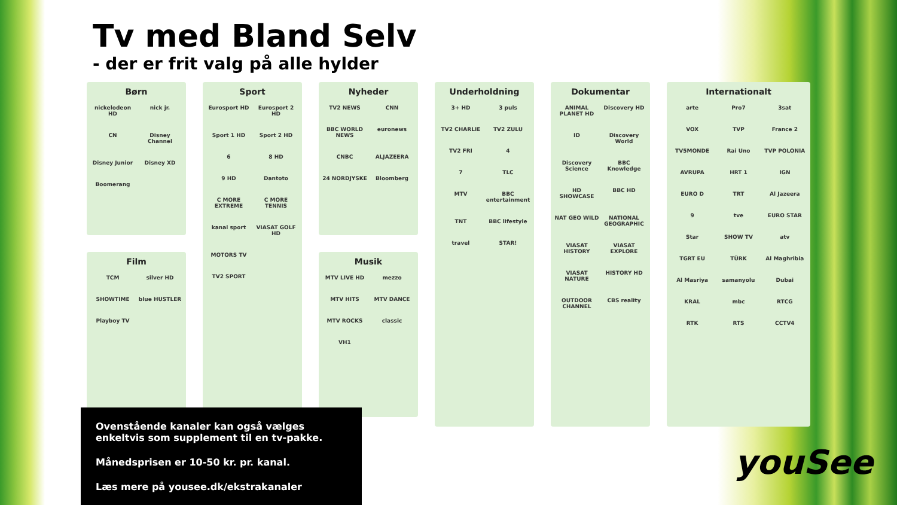Tv med Bland Selv
- der er frit valg på alle hylder
Børn
nickelodeon HD nick jr. CN Disney Channel Disney Junior Disney XD Boomerang
Film
TCM silver HD SHOWTIME blue HUSTLER Playboy TV
Sport
Eurosport HD Eurosport 2 HD Sport 1 HD Sport 2 HD 6 8 HD 9 HD Dantoto C MORE EXTREME C MORE TENNIS kanal sport VIASAT GOLF HD MOTORS TV TV2 SPORT
Nyheder
TV2 NEWS CNN BBC WORLD NEWS euronews CNBC ALJAZEERA 24 NORDJYSKE Bloomberg
Musik
MTV LIVE HD mezzo MTV HITS MTV DANCE MTV ROCKS classic VH1
Underholdning
3+ HD 3 puls TV2 CHARLIE TV2 ZULU TV2 FRI 4 7 TLC MTV BBC entertainment TNT BBC lifestyle travel STAR!
Dokumentar
ANIMAL PLANET HD Discovery HD ID Discovery World Discovery Science BBC Knowledge HD SHOWCASE BBC HD NAT GEO WILD NATIONAL GEOGRAPHIC VIASAT HISTORY VIASAT EXPLORE VIASAT NATURE HISTORY HD OUTDOOR CHANNEL CBS reality
Internationalt
arte Pro7 3sat VOX TVP France 2 TV5MONDE Rai Uno TVP POLONIA AVRUPA HRT 1 IGN EURO D TRT Al Jazeera 9 tve EURO STAR Star SHOW TV atv TGRT EU TÜRK Al Maghribia Al Masriya samanyolu Dubai KRAL mbc RTCG RTK RTS CCTV4
Ovenstående kanaler kan også vælges enkeltvis som supplement til en tv-pakke.
Månedsprisen er 10-50 kr. pr. kanal.
Læs mere på yousee.dk/ekstrakanaler
youSee